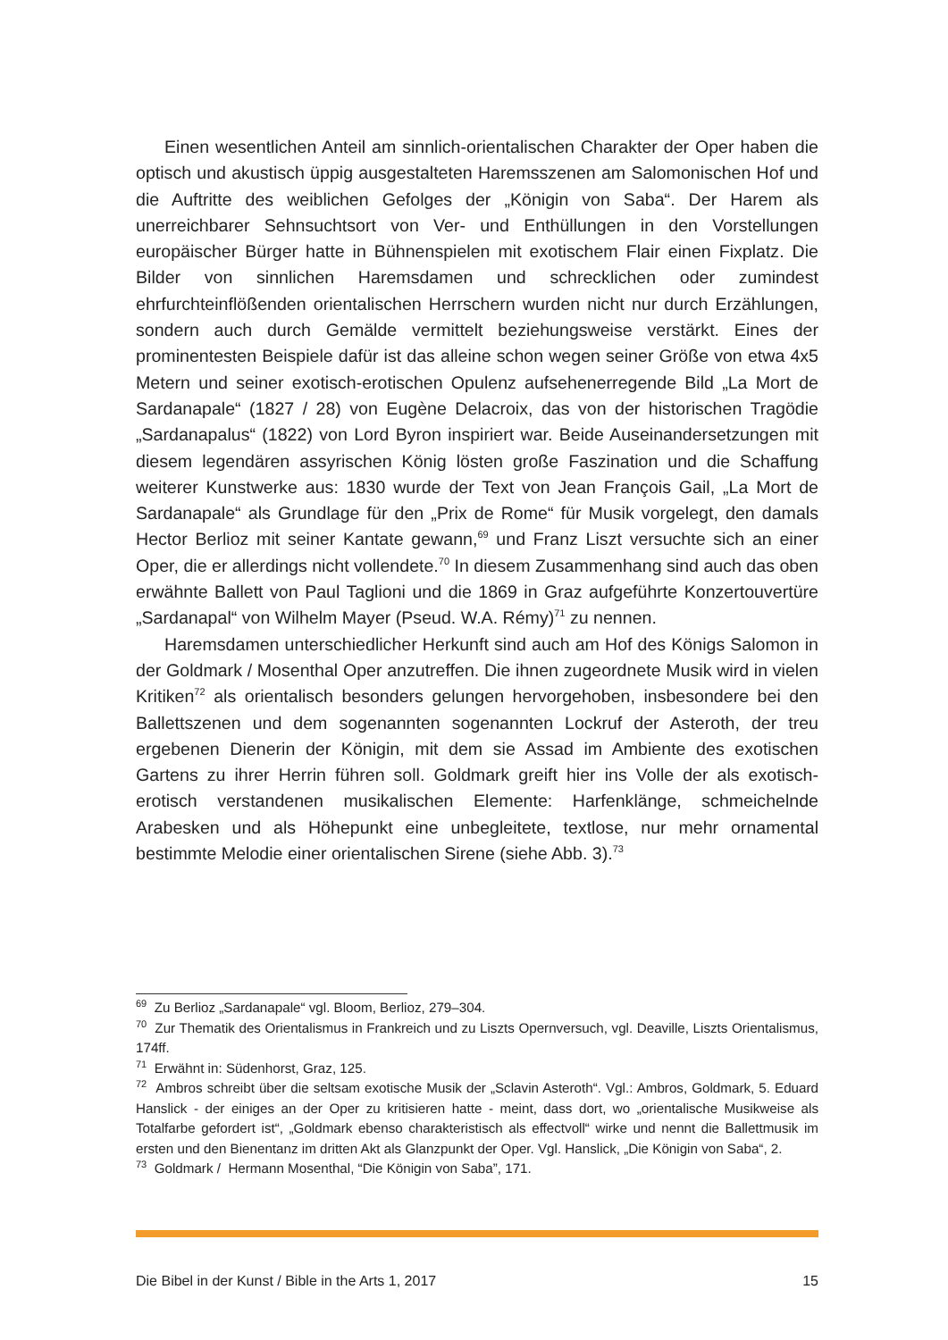Einen wesentlichen Anteil am sinnlich-orientalischen Charakter der Oper haben die optisch und akustisch üppig ausgestalteten Haremsszenen am Salomonischen Hof und die Auftritte des weiblichen Gefolges der „Königin von Saba“. Der Harem als unerreichbarer Sehnsuchtsort von Ver- und Enthüllungen in den Vorstellungen europäischer Bürger hatte in Bühnenspielen mit exotischem Flair einen Fixplatz. Die Bilder von sinnlichen Haremsdamen und schrecklichen oder zumindest ehrfurchteinflößenden orientalischen Herrschern wurden nicht nur durch Erzählungen, sondern auch durch Gemälde vermittelt beziehungsweise verstärkt. Eines der prominentesten Beispiele dafür ist das alleine schon wegen seiner Größe von etwa 4x5 Metern und seiner exotisch-erotischen Opulenz aufsehenerregende Bild „La Mort de Sardanapale“ (1827 / 28) von Eugène Delacroix, das von der historischen Tragödie „Sardanapalus“ (1822) von Lord Byron inspiriert war. Beide Auseinandersetzungen mit diesem legendären assyrischen König lösten große Faszination und die Schaffung weiterer Kunstwerke aus: 1830 wurde der Text von Jean François Gail, „La Mort de Sardanapale“ als Grundlage für den „Prix de Rome“ für Musik vorgelegt, den damals Hector Berlioz mit seiner Kantate gewann,<sup>69</sup> und Franz Liszt versuchte sich an einer Oper, die er allerdings nicht vollendete.<sup>70</sup> In diesem Zusammenhang sind auch das oben erwähnte Ballett von Paul Taglioni und die 1869 in Graz aufgeführte Konzertouvertüre „Sardanapal“ von Wilhelm Mayer (Pseud. W.A. Rémy)<sup>71</sup> zu nennen.
Haremsdamen unterschiedlicher Herkunft sind auch am Hof des Königs Salomon in der Goldmark / Mosenthal Oper anzutreffen. Die ihnen zugeordnete Musik wird in vielen Kritiken<sup>72</sup> als orientalisch besonders gelungen hervorgehoben, insbesondere bei den Ballettszenen und dem sogenannten sogenannten Lockruf der Asteroth, der treu ergebenen Dienerin der Königin, mit dem sie Assad im Ambiente des exotischen Gartens zu ihrer Herrin führen soll. Goldmark greift hier ins Volle der als exotisch-erotisch verstandenen musikalischen Elemente: Harfenklänge, schmeichelnde Arabesken und als Höhepunkt eine unbegleitete, textlose, nur mehr ornamental bestimmte Melodie einer orientalischen Sirene (siehe Abb. 3).<sup>73</sup>
<sup>69</sup> Zu Berlioz „Sardanapale“ vgl. Bloom, Berlioz, 279–304.
<sup>70</sup> Zur Thematik des Orientalismus in Frankreich und zu Liszts Opernversuch, vgl. Deaville, Liszts Orientalismus, 174ff.
<sup>71</sup> Erwähnt in: Südenhorst, Graz, 125.
<sup>72</sup> Ambros schreibt über die seltsam exotische Musik der „Sclavin Asteroth“. Vgl.: Ambros, Goldmark, 5. Eduard Hanslick - der einiges an der Oper zu kritisieren hatte - meint, dass dort, wo „orientalische Musikweise als Totalfarbe gefordert ist“, „Goldmark ebenso charakteristisch als effectvoll“ wirke und nennt die Ballettmusik im ersten und den Bienentanz im dritten Akt als Glanzpunkt der Oper. Vgl. Hanslick, „Die Königin von Saba“, 2.
<sup>73</sup> Goldmark / Hermann Mosenthal, “Die Königin von Saba”, 171.
Die Bibel in der Kunst / Bible in the Arts 1, 2017 15